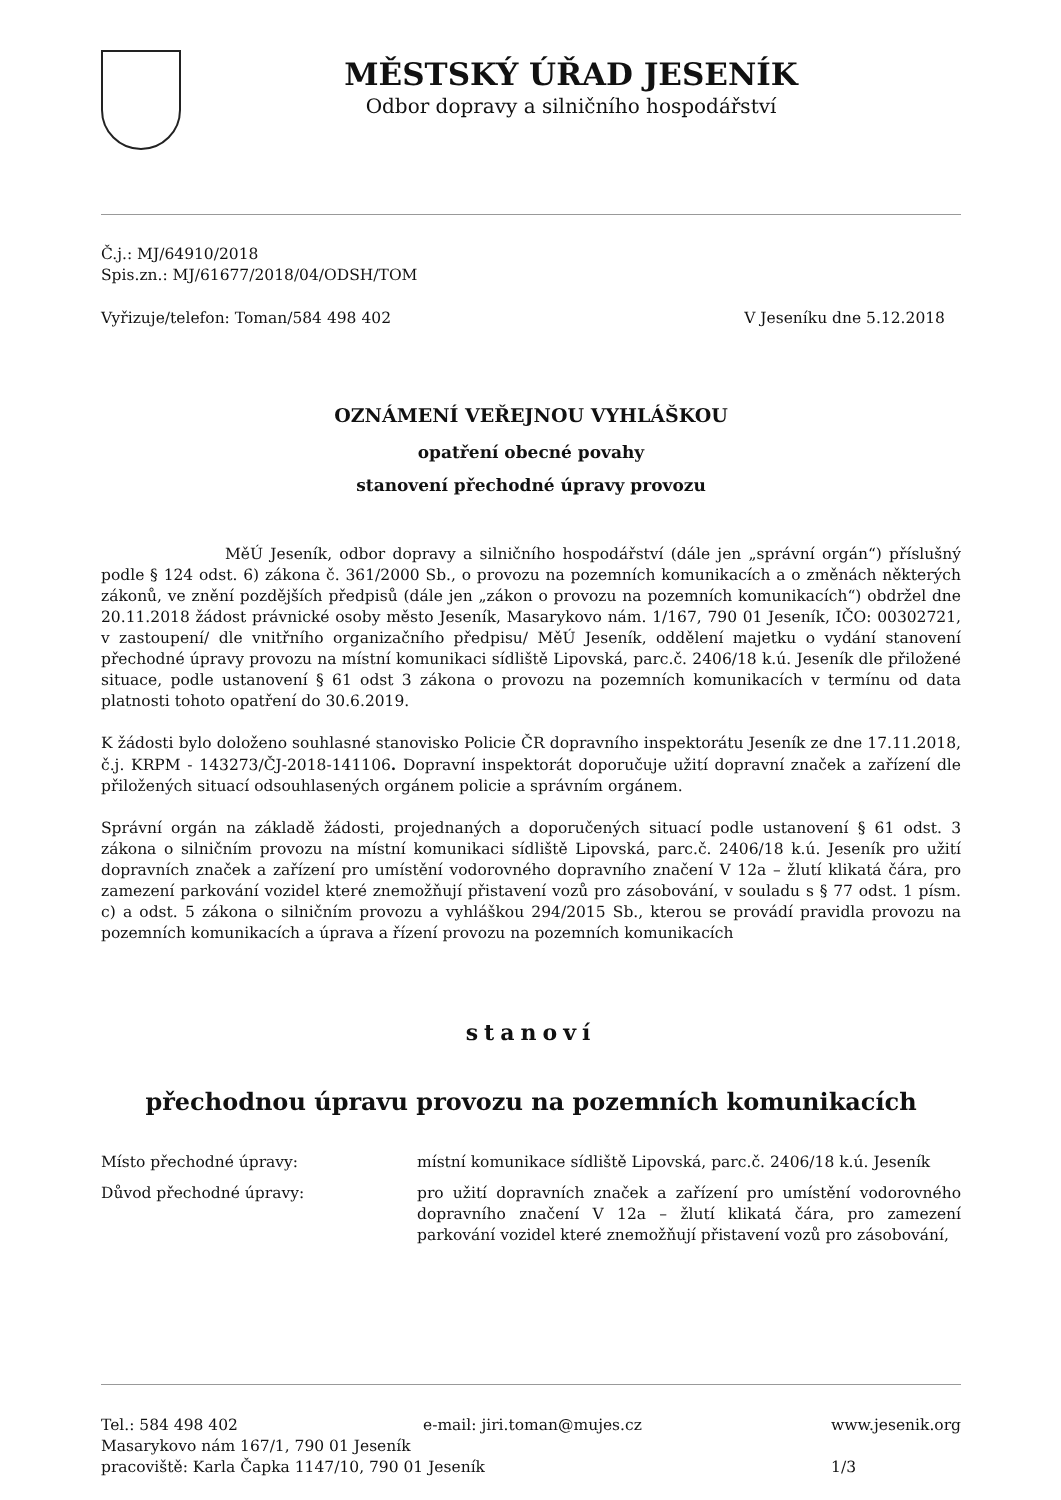MĚSTSKÝ ÚŘAD JESENÍK
Odbor dopravy a silničního hospodářství
Č.j.: MJ/64910/2018
Spis.zn.: MJ/61677/2018/04/ODSH/TOM
Vyřizuje/telefon: Toman/584 498 402 V Jeseníku dne 5.12.2018
OZNÁMENÍ VEŘEJNOU VYHLÁŠKOU
opatření obecné povahy
stanovení přechodné úpravy provozu
MěÚ Jeseník, odbor dopravy a silničního hospodářství (dále jen „správní orgán“) příslušný podle § 124 odst. 6) zákona č. 361/2000 Sb., o provozu na pozemních komunikacích a o změnách některých zákonů, ve znění pozdějších předpisů (dále jen „zákon o provozu na pozemních komunikacích“) obdržel dne 20.11.2018 žádost právnické osoby město Jeseník, Masarykovo nám. 1/167, 790 01 Jeseník, IČO: 00302721, v zastoupení/ dle vnitřního organizačního předpisu/ MěÚ Jeseník, oddělení majetku o vydání stanovení přechodné úpravy provozu na místní komunikaci sídliště Lipovská, parc.č. 2406/18 k.ú. Jeseník dle přiložené situace, podle ustanovení § 61 odst 3 zákona o provozu na pozemních komunikacích v termínu od data platnosti tohoto opatření do 30.6.2019.
K žádosti bylo doloženo souhlasné stanovisko Policie ČR dopravního inspektorátu Jeseník ze dne 17.11.2018, č.j. KRPM - 143273/ČJ-2018-141106. Dopravní inspektorát doporučuje užití dopravní značek a zařízení dle přiložených situací odsouhlasených orgánem policie a správním orgánem.
Správní orgán na základě žádosti, projednaných a doporučených situací podle ustanovení § 61 odst. 3 zákona o silničním provozu na místní komunikaci sídliště Lipovská, parc.č. 2406/18 k.ú. Jeseník pro užití dopravních značek a zařízení pro umístění vodorovného dopravního značení V 12a – žlutí klikatá čára, pro zamezení parkování vozidel které znemožňují přistavení vozů pro zásobování, v souladu s § 77 odst. 1 písm. c) a odst. 5 zákona o silničním provozu a vyhláškou 294/2015 Sb., kterou se provádí pravidla provozu na pozemních komunikacích a úprava a řízení provozu na pozemních komunikacích
stanoví
přechodnou úpravu provozu na pozemních komunikacích
Místo přechodné úpravy:
místní komunikace sídliště Lipovská, parc.č. 2406/18 k.ú. Jeseník
Důvod přechodné úpravy:
pro užití dopravních značek a zařízení pro umístění vodorovného dopravního značení V 12a – žlutí klikatá čára, pro zamezení parkování vozidel které znemožňují přistavení vozů pro zásobování,
Tel.: 584 498 402 e-mail: jiri.toman@mujes.cz www.jesenik.org Masarykovo nám 167/1, 790 01 Jeseník pracoviště: Karla Čapka 1147/10, 790 01 Jeseník 1/3